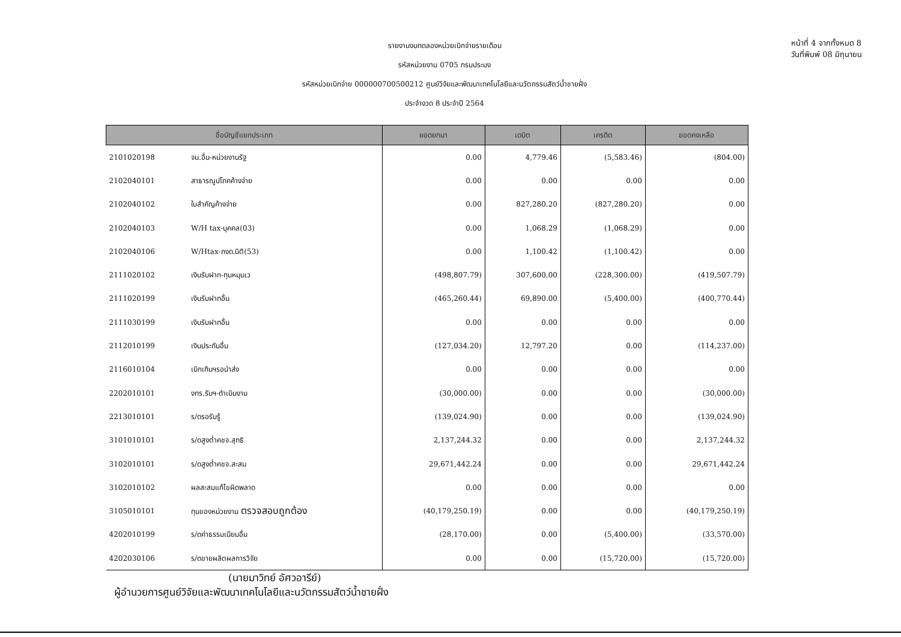หน้าที่ 4 จากทั้งหมด 8
วันที่พิมพ์ 08 มิถุนายน
รายงานงบทดลองหน่วยเบิกจ่ายรายเดือน
รหัสหน่วยงาน 0705 กรมประมง
รหัสหน่วยเบิกจ่าย 000000700500212 ศูนย์วิจัยและพัฒนาเทคโนโลยีและนวัตกรรมสัตว์น้ำชายฝั่ง
ประจำงวด 8 ประจำปี 2564
| ชื่อบัญชีแยกประเภท | | ยอดยกมา | เดบิต | เครดิต | ยอดคงเหลือ |
| --- | --- | --- | --- | --- | --- |
| 2101020198 | จน.อื่น-หน่วยงานรัฐ | 0.00 | 4,779.46 | (5,583.46) | (804.00) |
| 2102040101 | สาธารณูปโภคค้างจ่าย | 0.00 | 0.00 | 0.00 | 0.00 |
| 2102040102 | ใบสำคัญค้างจ่าย | 0.00 | 827,280.20 | (827,280.20) | 0.00 |
| 2102040103 | W/H tax-บุคคล(03) | 0.00 | 1,068.29 | (1,068.29) | 0.00 |
| 2102040106 | W/Htax-ภงด.นิติ(53) | 0.00 | 1,100.42 | (1,100.42) | 0.00 |
| 2111020102 | เงินรับฝาก-ทุนหมุนเว | (498,807.79) | 307,600.00 | (228,300.00) | (419,507.79) |
| 2111020199 | เงินรับฝากอื่น | (465,260.44) | 69,890.00 | (5,400.00) | (400,770.44) |
| 2111030199 | เงินรับฝากอื่น | 0.00 | 0.00 | 0.00 | 0.00 |
| 2112010199 | เงินประกันอื่น | (127,034.20) | 12,797.20 | 0.00 | (114,237.00) |
| 2116010104 | เบิกเกินฯรอนำส่ง | 0.00 | 0.00 | 0.00 | 0.00 |
| 2202010101 | งทร.รับฯ-ดำเนินงาน | (30,000.00) | 0.00 | 0.00 | (30,000.00) |
| 2213010101 | ร/ดรอรับรู้ | (139,024.90) | 0.00 | 0.00 | (139,024.90) |
| 3101010101 | ร/ดสูงต่ำคชจ.สุทธิ | 2,137,244.32 | 0.00 | 0.00 | 2,137,244.32 |
| 3102010101 | ร/ดสูงต่ำคชจ.สะสม | 29,671,442.24 | 0.00 | 0.00 | 29,671,442.24 |
| 3102010102 | ผลสะสมแก้ไขผิดพลาด | 0.00 | 0.00 | 0.00 | 0.00 |
| 3105010101 | ทุนของหน่วยงาน ตรวจสอบถูกต้อง | (40,179,250.19) | 0.00 | 0.00 | (40,179,250.19) |
| 4202010199 | ร/ดค่าธรรมเนียมอื่น | (28,170.00) | 0.00 | (5,400.00) | (33,570.00) |
| 4202030106 | ร/ดขายผลิตผลการวิจัย | 0.00 | 0.00 | (15,720.00) | (15,720.00) |
(นายมาวิทย์ อัศวอารีย์)
ผู้อำนวยการศูนย์วิจัยและพัฒนาเทคโนโลยีและนวัตกรรมสัตว์น้ำชายฝั่ง